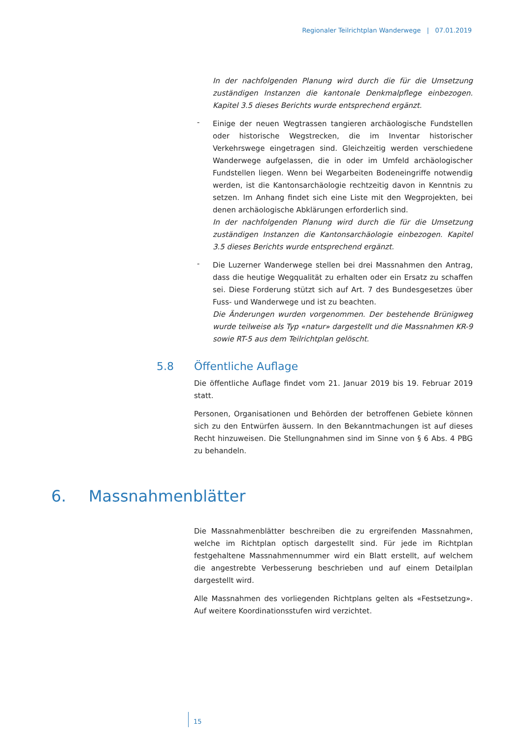Regionaler Teilrichtplan Wanderwege | 07.01.2019
In der nachfolgenden Planung wird durch die für die Umsetzung zuständigen Instanzen die kantonale Denkmalpflege einbezogen. Kapitel 3.5 dieses Berichts wurde entsprechend ergänzt.
-
Einige der neuen Wegtrassen tangieren archäologische Fundstellen oder historische Wegstrecken, die im Inventar historischer Verkehrswege eingetragen sind. Gleichzeitig werden verschiedene Wanderwege aufgelassen, die in oder im Umfeld archäologischer Fundstellen liegen. Wenn bei Wegarbeiten Bodeneingriffe notwendig werden, ist die Kantonsarchäologie rechtzeitig davon in Kenntnis zu setzen. Im Anhang findet sich eine Liste mit den Wegprojekten, bei denen archäologische Abklärungen erforderlich sind.
In der nachfolgenden Planung wird durch die für die Umsetzung zuständigen Instanzen die Kantonsarchäologie einbezogen. Kapitel 3.5 dieses Berichts wurde entsprechend ergänzt.
-
Die Luzerner Wanderwege stellen bei drei Massnahmen den Antrag, dass die heutige Wegqualität zu erhalten oder ein Ersatz zu schaffen sei. Diese Forderung stützt sich auf Art. 7 des Bundesgesetzes über Fuss- und Wanderwege und ist zu beachten.
Die Änderungen wurden vorgenommen. Der bestehende Brünigweg wurde teilweise als Typ «natur» dargestellt und die Massnahmen KR-9 sowie RT-5 aus dem Teilrichtplan gelöscht.
5.8 Öffentliche Auflage
Die öffentliche Auflage findet vom 21. Januar 2019 bis 19. Februar 2019 statt.
Personen, Organisationen und Behörden der betroffenen Gebiete können sich zu den Entwürfen äussern. In den Bekanntmachungen ist auf dieses Recht hinzuweisen. Die Stellungnahmen sind im Sinne von § 6 Abs. 4 PBG zu behandeln.
6. Massnahmenblätter
Die Massnahmenblätter beschreiben die zu ergreifenden Massnahmen, welche im Richtplan optisch dargestellt sind. Für jede im Richtplan festgehaltene Massnahmennummer wird ein Blatt erstellt, auf welchem die angestrebte Verbesserung beschrieben und auf einem Detailplan dargestellt wird.
Alle Massnahmen des vorliegenden Richtplans gelten als «Festsetzung». Auf weitere Koordinationsstufen wird verzichtet.
15